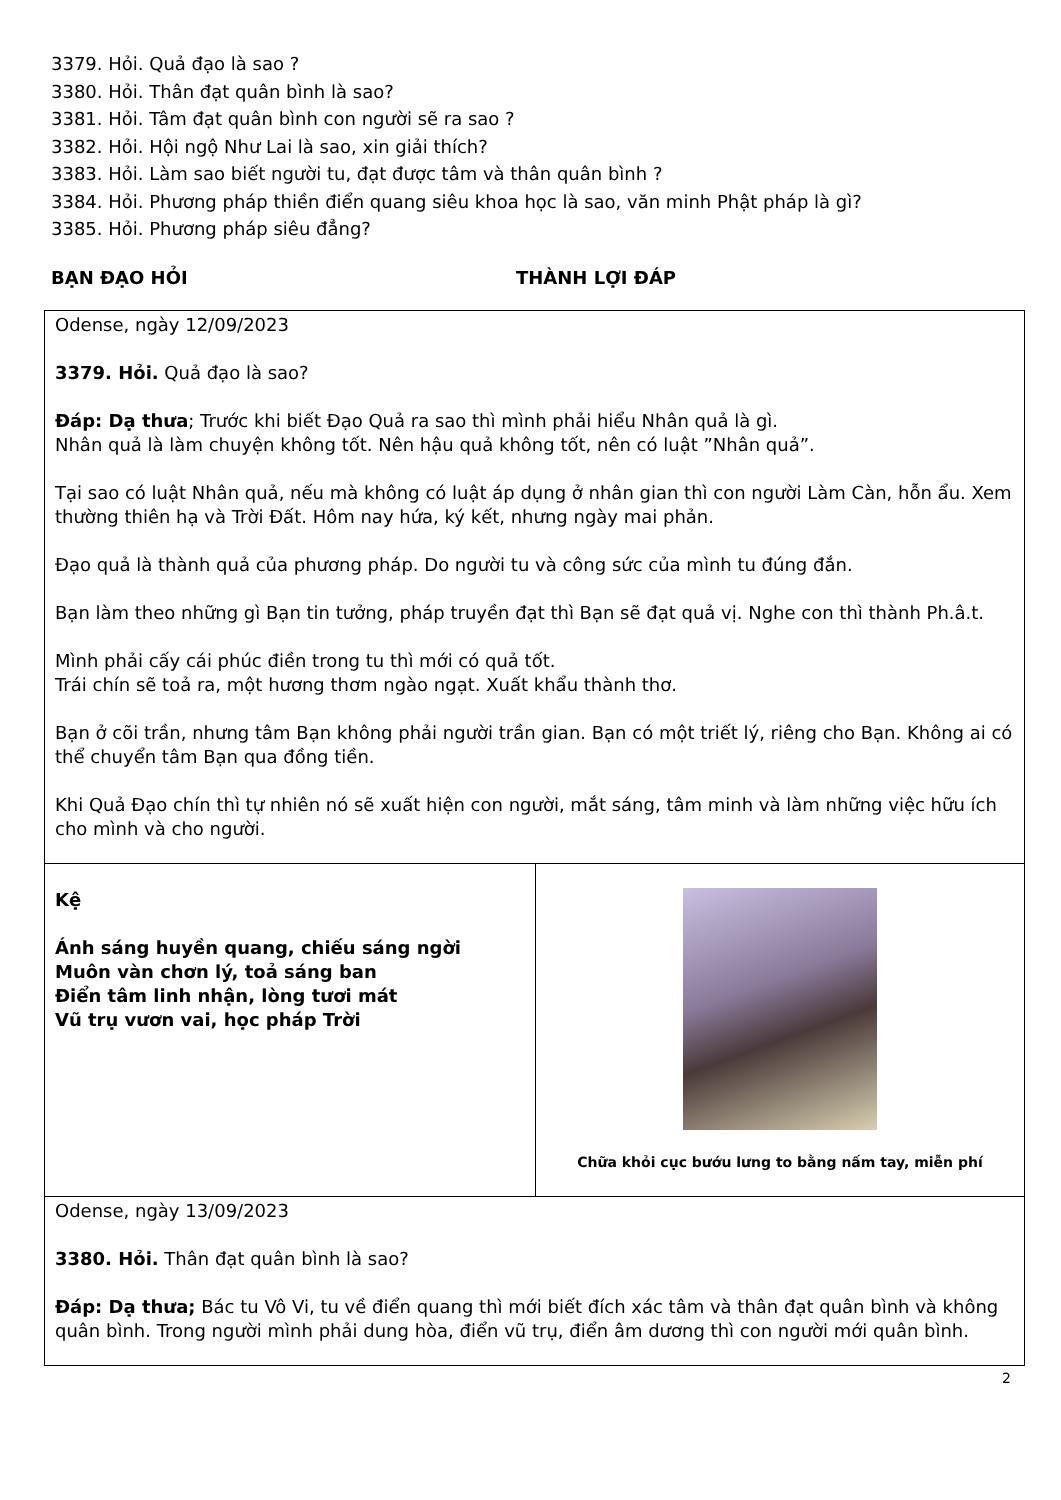3379. Hỏi. Quả đạo là sao ?
3380. Hỏi. Thân đạt quân bình là sao?
3381. Hỏi. Tâm đạt quân bình con người sẽ ra sao ?
3382. Hỏi. Hội ngộ Như Lai là sao, xin giải thích?
3383. Hỏi. Làm sao biết người tu, đạt được tâm và thân quân bình ?
3384. Hỏi. Phương pháp thiền điển quang siêu khoa học là sao, văn minh Phật pháp là gì?
3385. Hỏi. Phương pháp siêu đẳng?
BẠN ĐẠO HỎI THÀNH LỢI ĐÁP
| Odense, ngày 12/09/2023 3379. Hỏi. Quả đạo là sao? Đáp: Dạ thưa ; Trước khi biết Đạo Quả ra sao thì mình phải hiểu Nhân quả là gì. Nhân quả là làm chuyện không tốt. Nên hậu quả không tốt, nên có luật ”Nhân quả”. Tại sao có luật Nhân quả, nếu mà không có luật áp dụng ở nhân gian thì con người Làm Càn, hỗn ẩu. Xem thường thiên hạ và Trời Đất. Hôm nay hứa, ký kết, nhưng ngày mai phản. Đạo quả là thành quả của phương pháp. Do người tu và công sức của mình tu đúng đắn. Bạn làm theo những gì Bạn tin tưởng, pháp truyền đạt thì Bạn sẽ đạt quả vị. Nghe con thì thành Ph.â.t. Mình phải cấy cái phúc điền trong tu thì mới có quả tốt. Trái chín sẽ toả ra, một hương thơm ngào ngạt. Xuất khẩu thành thơ. Bạn ở cõi trần, nhưng tâm Bạn không phải người trần gian. Bạn có một triết lý, riêng cho Bạn. Không ai có thể chuyển tâm Bạn qua đồng tiền. Khi Quả Đạo chín thì tự nhiên nó sẽ xuất hiện con người, mắt sáng, tâm minh và làm những việc hữu ích cho mình và cho người. | |
| Kệ Ánh sáng huyền quang, chiếu sáng ngời Muôn vàn chơn lý, toả sáng ban Điển tâm linh nhận, lòng tươi mát Vũ trụ vươn vai, học pháp Trời | Chữa khỏi cục bướu lưng to bằng nấm tay, miễn phí |
| Odense, ngày 13/09/2023 3380. Hỏi. Thân đạt quân bình là sao? Đáp: Dạ thưa; Bác tu Vô Vi, tu về điển quang thì mới biết đích xác tâm và thân đạt quân bình và không quân bình. Trong người mình phải dung hòa, điển vũ trụ, điển âm dương thì con người mới quân bình. | |
2